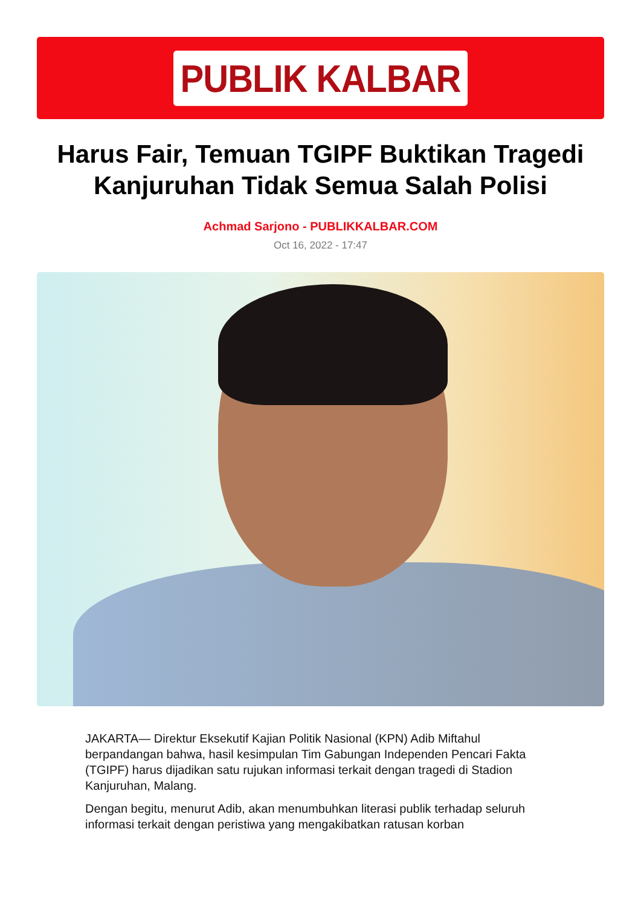PUBLIK KALBAR
Harus Fair, Temuan TGIPF Buktikan Tragedi Kanjuruhan Tidak Semua Salah Polisi
Achmad Sarjono - PUBLIKKALBAR.COM
Oct 16, 2022 - 17:47
JAKARTA— Direktur Eksekutif Kajian Politik Nasional (KPN) Adib Miftahul berpandangan bahwa, hasil kesimpulan Tim Gabungan Independen Pencari Fakta (TGIPF) harus dijadikan satu rujukan informasi terkait dengan tragedi di Stadion Kanjuruhan, Malang.
Dengan begitu, menurut Adib, akan menumbuhkan literasi publik terhadap seluruh informasi terkait dengan peristiwa yang mengakibatkan ratusan korban